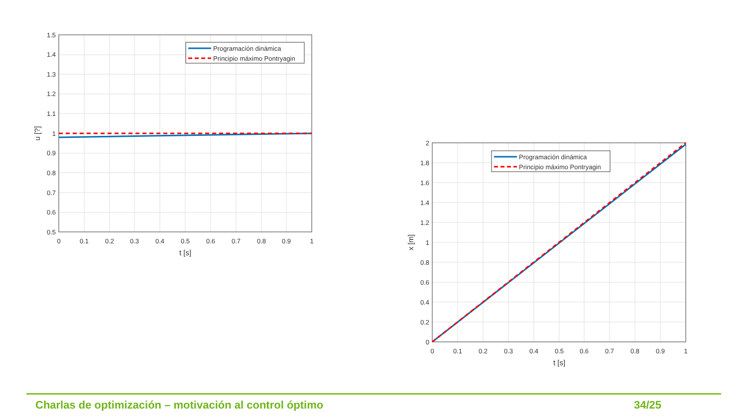1.5
1.4
1.3
1.2
1.1
1
0.9
0.8
0.7
0.6
0.5
0
0.1
0.2
0.3
0.4
0.5
0.6
0.7
0.8
0.9
1
t [s]
u [?]
Programación dinámica
Principio máximo Pontryagin
2
1.8
1.6
1.4
1.2
1
0.8
0.6
0.4
0.2
0
0
0.1
0.2
0.3
0.4
0.5
0.6
0.7
0.8
0.9
1
t [s]
x [m]
Programación dinámica
Principio máximo Pontryagin
Charlas de optimización – motivación al control óptimo 34/25